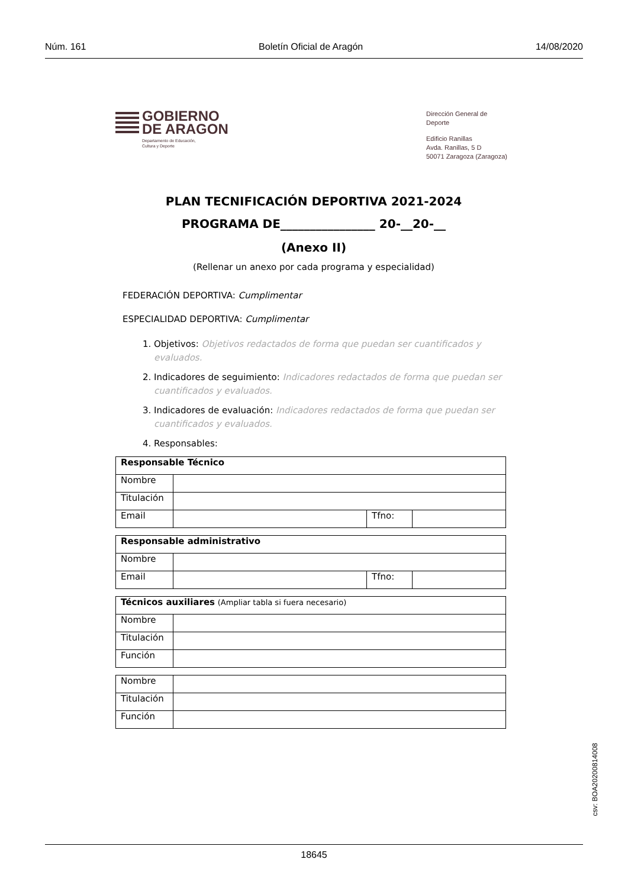Núm. 161 Boletín Oficial de Aragón 14/08/2020
GOBIERNO
DE ARAGON
Departamento de Educación,
Cultura y Deporte
Dirección General de Deporte
Edificio Ranillas
Avda. Ranillas, 5 D
50071 Zaragoza (Zaragoza)
PLAN TECNIFICACIÓN DEPORTIVA 2021-2024
PROGRAMA DE________________ 20-__20-__
(Anexo II)
(Rellenar un anexo por cada programa y especialidad)
FEDERACIÓN DEPORTIVA: Cumplimentar
ESPECIALIDAD DEPORTIVA: Cumplimentar
1. Objetivos: Objetivos redactados de forma que puedan ser cuantificados y evaluados.
2. Indicadores de seguimiento: Indicadores redactados de forma que puedan ser cuantificados y evaluados.
3. Indicadores de evaluación: Indicadores redactados de forma que puedan ser cuantificados y evaluados.
4. Responsables:
| Responsable Técnico | | | |
| Nombre | | | |
| Titulación | | | |
| Email | | Tfno: | |
| Responsable administrativo | | | |
| Nombre | | | |
| Email | | Tfno: | |
| Técnicos auxiliares (Ampliar tabla si fuera necesario) | |
| Nombre | |
| Titulación | |
| Función | |
| Nombre | |
| Titulación | |
| Función | |
csv: BOA20200814008
18645